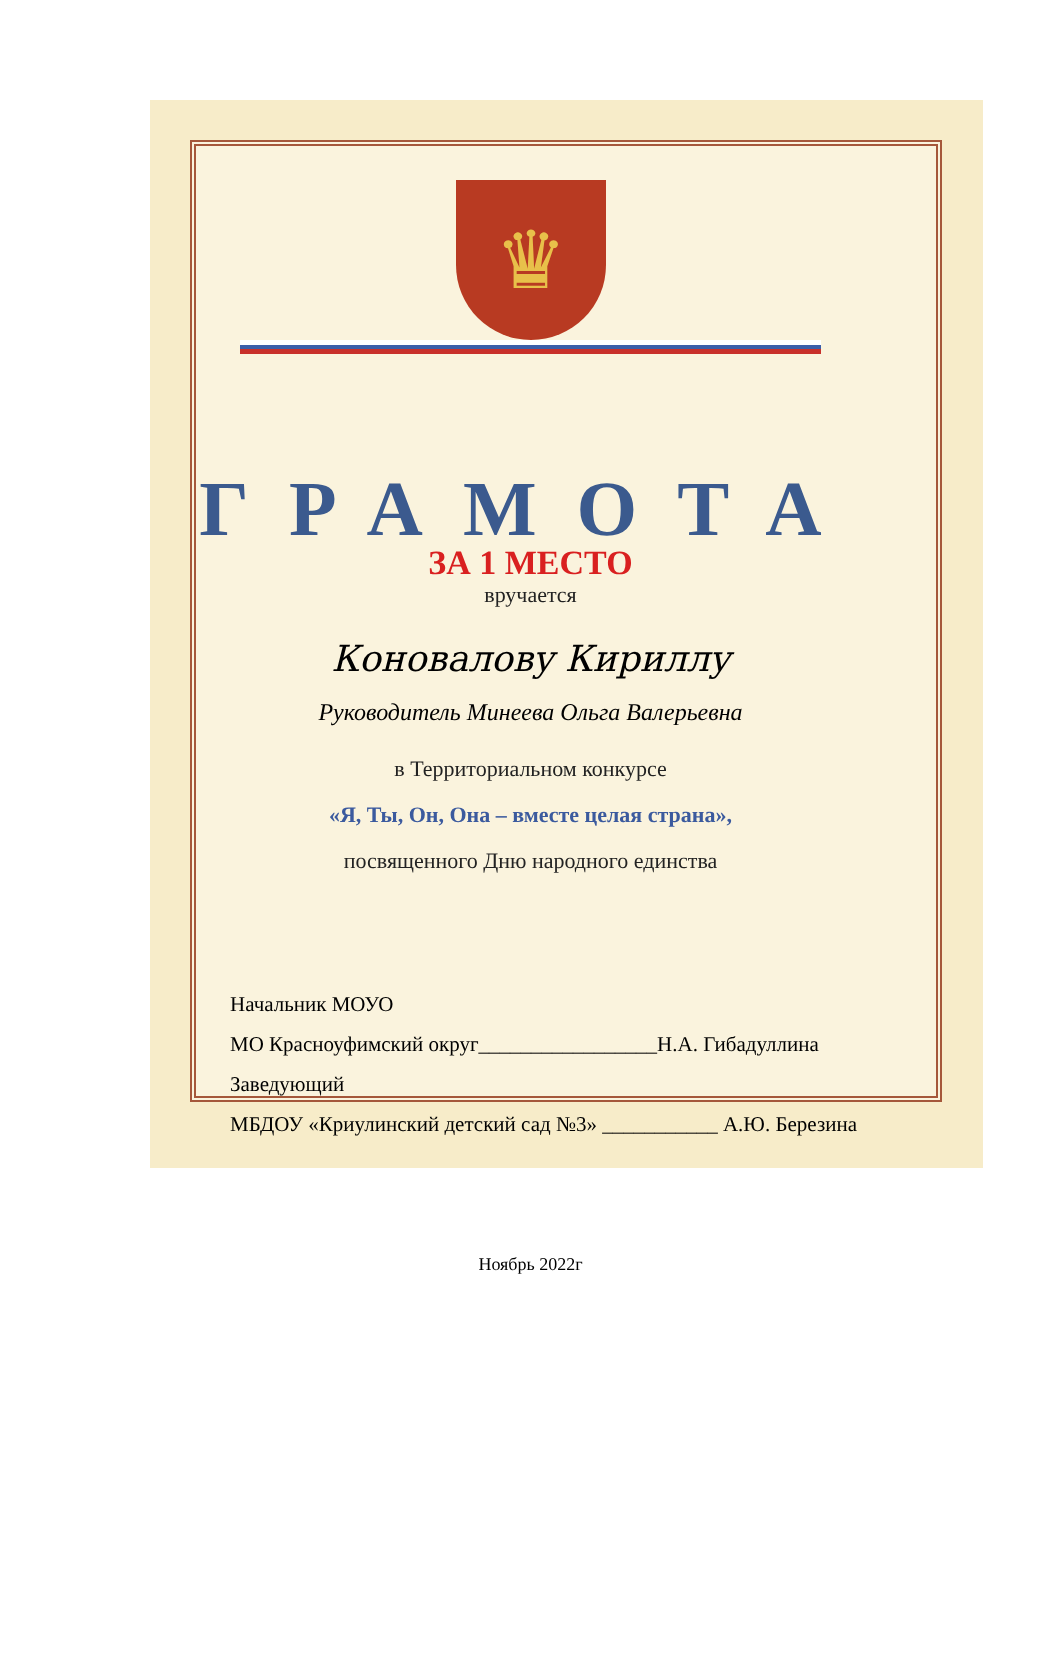♛
ГРАМОТА
ЗА 1 МЕСТО
вручается
Коноваловy Кириллy
Руководитель Минеева Ольга Валерьевна
в Территориальном конкурсе
«Я, Ты, Он, Она – вместе целая страна»,
посвященного Дню народного единства
Начальник МОУО
МО Красноуфимский округ_________________Н.А. Гибадуллина
Заведующий
МБДОУ «Криулинский детский сад №3» ___________ А.Ю. Березина
Ноябрь 2022г